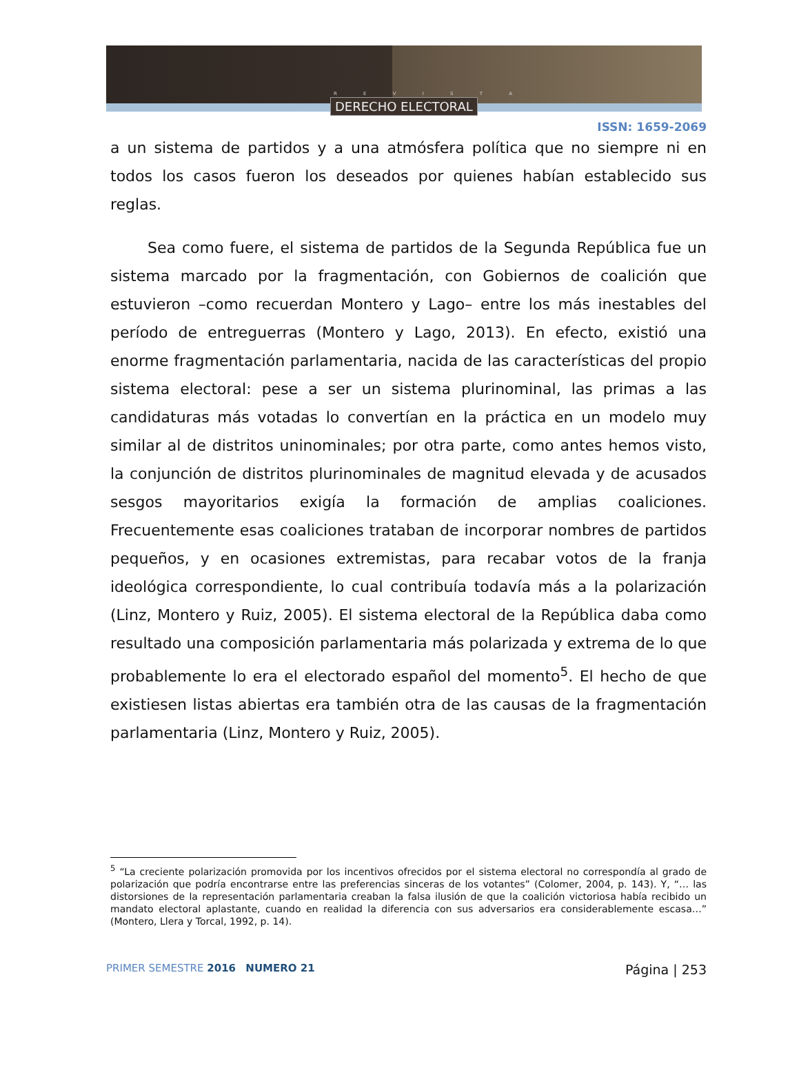R E V I S T A
DERECHO ELECTORAL
ISSN: 1659-2069
a un sistema de partidos y a una atmósfera política que no siempre ni en todos los casos fueron los deseados por quienes habían establecido sus reglas.
Sea como fuere, el sistema de partidos de la Segunda República fue un sistema marcado por la fragmentación, con Gobiernos de coalición que estuvieron –como recuerdan Montero y Lago– entre los más inestables del período de entreguerras (Montero y Lago, 2013). En efecto, existió una enorme fragmentación parlamentaria, nacida de las características del propio sistema electoral: pese a ser un sistema plurinominal, las primas a las candidaturas más votadas lo convertían en la práctica en un modelo muy similar al de distritos uninominales; por otra parte, como antes hemos visto, la conjunción de distritos plurinominales de magnitud elevada y de acusados sesgos mayoritarios exigía la formación de amplias coaliciones. Frecuentemente esas coaliciones trataban de incorporar nombres de partidos pequeños, y en ocasiones extremistas, para recabar votos de la franja ideológica correspondiente, lo cual contribuía todavía más a la polarización (Linz, Montero y Ruiz, 2005). El sistema electoral de la República daba como resultado una composición parlamentaria más polarizada y extrema de lo que probablemente lo era el electorado español del momento<sup>5</sup>. El hecho de que existiesen listas abiertas era también otra de las causas de la fragmentación parlamentaria (Linz, Montero y Ruiz, 2005).
<sup>5</sup> “La creciente polarización promovida por los incentivos ofrecidos por el sistema electoral no correspondía al grado de polarización que podría encontrarse entre las preferencias sinceras de los votantes” (Colomer, 2004, p. 143). Y, “… las distorsiones de la representación parlamentaria creaban la falsa ilusión de que la coalición victoriosa había recibido un mandato electoral aplastante, cuando en realidad la diferencia con sus adversarios era considerablemente escasa…” (Montero, Llera y Torcal, 1992, p. 14).
PRIMER SEMESTRE 2016 NUMERO 21
Página | 253